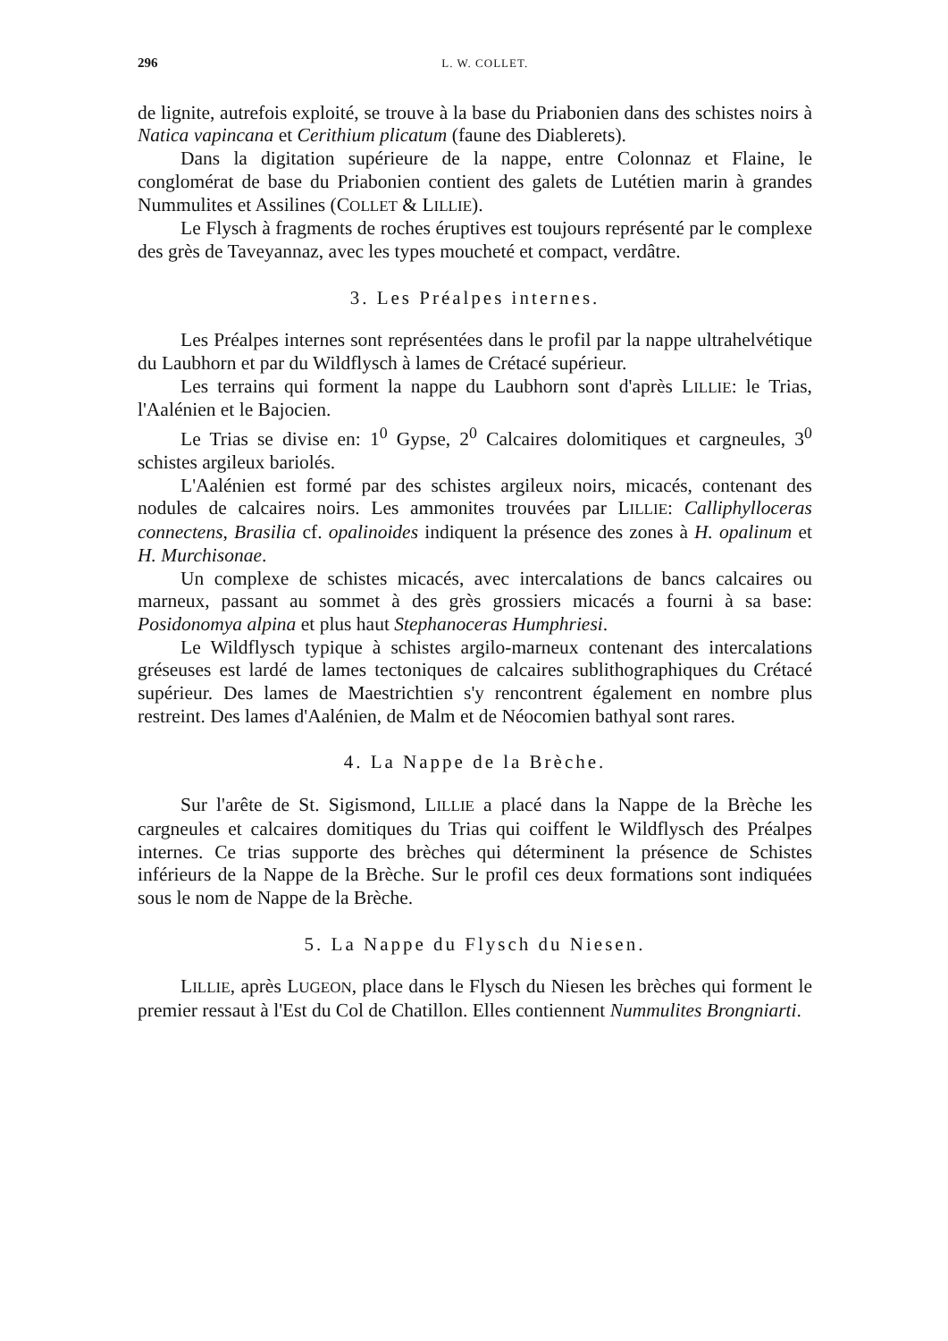296 L. W. COLLET.
de lignite, autrefois exploité, se trouve à la base du Priabonien dans des schistes noirs à Natica vapincana et Cerithium plicatum (faune des Diablerets).
Dans la digitation supérieure de la nappe, entre Colonnaz et Flaine, le conglomérat de base du Priabonien contient des galets de Lutétien marin à grandes Nummulites et Assilines (COLLET & LILLIE).
Le Flysch à fragments de roches éruptives est toujours représenté par le complexe des grès de Taveyannaz, avec les types moucheté et compact, verdâtre.
3. Les Préalpes internes.
Les Préalpes internes sont représentées dans le profil par la nappe ultrahelvétique du Laubhorn et par du Wildflysch à lames de Crétacé supérieur.
Les terrains qui forment la nappe du Laubhorn sont d'après LILLIE: le Trias, l'Aalénien et le Bajocien.
Le Trias se divise en: 1<sup>0</sup> Gypse, 2<sup>0</sup> Calcaires dolomitiques et cargneules, 3<sup>0</sup> schistes argileux bariolés.
L'Aalénien est formé par des schistes argileux noirs, micacés, contenant des nodules de calcaires noirs. Les ammonites trouvées par LILLIE: Calliphylloceras connectens, Brasilia cf. opalinoides indiquent la présence des zones à H. opalinum et H. Murchisonae.
Un complexe de schistes micacés, avec intercalations de bancs calcaires ou marneux, passant au sommet à des grès grossiers micacés a fourni à sa base: Posidonomya alpina et plus haut Stephanoceras Humphriesi.
Le Wildflysch typique à schistes argilo-marneux contenant des intercalations gréseuses est lardé de lames tectoniques de calcaires sublithographiques du Crétacé supérieur. Des lames de Maestrichtien s'y rencontrent également en nombre plus restreint. Des lames d'Aalénien, de Malm et de Néocomien bathyal sont rares.
4. La Nappe de la Brèche.
Sur l'arête de St. Sigismond, LILLIE a placé dans la Nappe de la Brèche les cargneules et calcaires domitiques du Trias qui coiffent le Wildflysch des Préalpes internes. Ce trias supporte des brèches qui déterminent la présence de Schistes inférieurs de la Nappe de la Brèche. Sur le profil ces deux formations sont indiquées sous le nom de Nappe de la Brèche.
5. La Nappe du Flysch du Niesen.
LILLIE, après LUGEON, place dans le Flysch du Niesen les brèches qui forment le premier ressaut à l'Est du Col de Chatillon. Elles contiennent Nummulites Brongniarti.